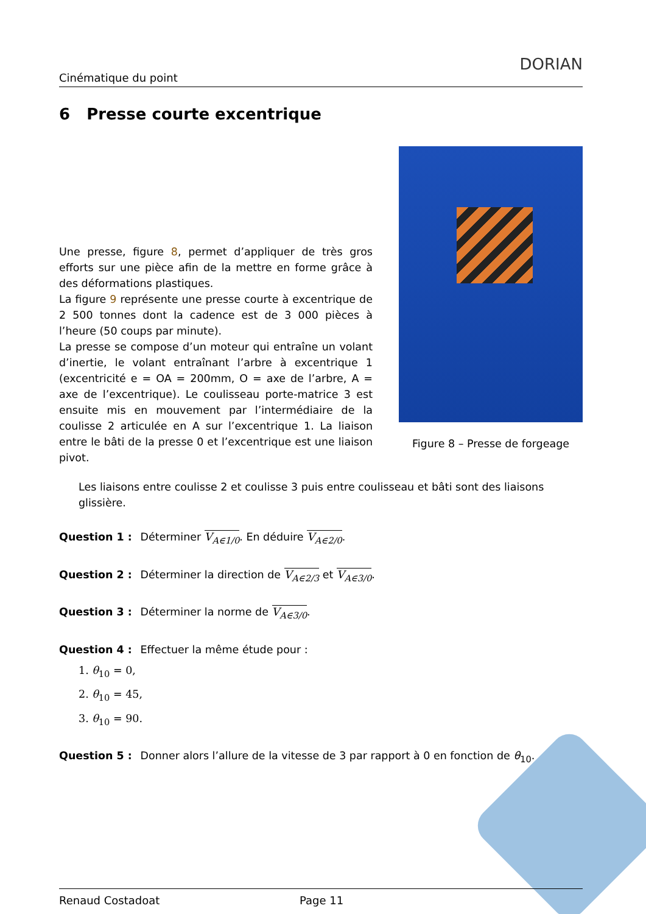Cinématique du point
DORIAN
6 Presse courte excentrique
Une presse, figure 8, permet d’appliquer de très gros efforts sur une pièce afin de la mettre en forme grâce à des déformations plastiques.
La figure 9 représente une presse courte à excentrique de 2 500 tonnes dont la cadence est de 3 000 pièces à l’heure (50 coups par minute).
La presse se compose d’un moteur qui entraîne un volant d’inertie, le volant entraînant l’arbre à excentrique 1 (excentricité e = OA = 200mm, O = axe de l’arbre, A = axe de l’excentrique). Le coulisseau porte-matrice 3 est ensuite mis en mouvement par l’intermédiaire de la coulisse 2 articulée en A sur l’excentrique 1. La liaison entre le bâti de la presse 0 et l’excentrique est une liaison pivot.
Figure 8 – Presse de forgeage
Les liaisons entre coulisse 2 et coulisse 3 puis entre coulisseau et bâti sont des liaisons glissière.
Question 1 : Déterminer V<sub>A∈1/0</sub>. En déduire V<sub>A∈2/0</sub>.
Question 2 : Déterminer la direction de V<sub>A∈2/3</sub> et V<sub>A∈3/0</sub>.
Question 3 : Déterminer la norme de V<sub>A∈3/0</sub>.
Question 4 : Effectuer la même étude pour :
1. θ<sub>10</sub> = 0,
2. θ<sub>10</sub> = 45,
3. θ<sub>10</sub> = 90.
Question 5 : Donner alors l’allure de la vitesse de 3 par rapport à 0 en fonction de θ<sub>10</sub>.
Renaud Costadoat Page 11